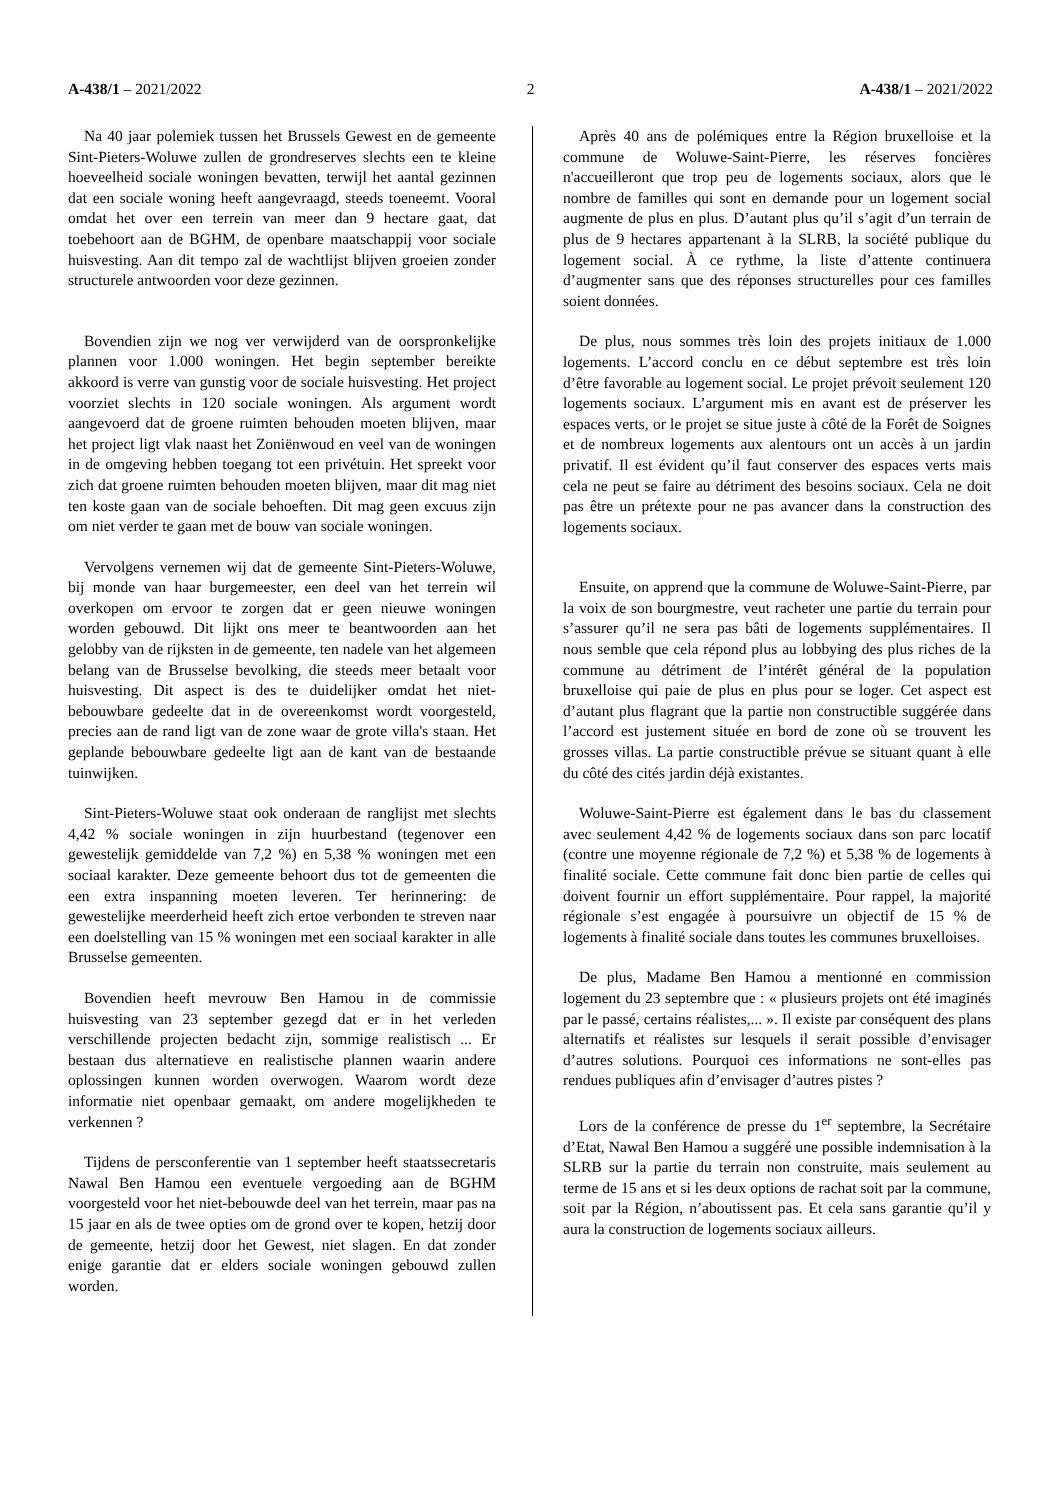A-438/1 – 2021/2022 2 A-438/1 – 2021/2022
Na 40 jaar polemiek tussen het Brussels Gewest en de gemeente Sint-Pieters-Woluwe zullen de grondreserves slechts een te kleine hoeveelheid sociale woningen bevatten, terwijl het aantal gezinnen dat een sociale woning heeft aangevraagd, steeds toeneemt. Vooral omdat het over een terrein van meer dan 9 hectare gaat, dat toebehoort aan de BGHM, de openbare maatschappij voor sociale huisvesting. Aan dit tempo zal de wachtlijst blijven groeien zonder structurele antwoorden voor deze gezinnen.
Bovendien zijn we nog ver verwijderd van de oorspronkelijke plannen voor 1.000 woningen. Het begin september bereikte akkoord is verre van gunstig voor de sociale huisvesting. Het project voorziet slechts in 120 sociale woningen. Als argument wordt aangevoerd dat de groene ruimten behouden moeten blijven, maar het project ligt vlak naast het Zoniënwoud en veel van de woningen in de omgeving hebben toegang tot een privétuin. Het spreekt voor zich dat groene ruimten behouden moeten blijven, maar dit mag niet ten koste gaan van de sociale behoeften. Dit mag geen excuus zijn om niet verder te gaan met de bouw van sociale woningen.
Vervolgens vernemen wij dat de gemeente Sint-Pieters-Woluwe, bij monde van haar burgemeester, een deel van het terrein wil overkopen om ervoor te zorgen dat er geen nieuwe woningen worden gebouwd. Dit lijkt ons meer te beantwoorden aan het gelobby van de rijksten in de gemeente, ten nadele van het algemeen belang van de Brusselse bevolking, die steeds meer betaalt voor huisvesting. Dit aspect is des te duidelijker omdat het niet-bebouwbare gedeelte dat in de overeenkomst wordt voorgesteld, precies aan de rand ligt van de zone waar de grote villa's staan. Het geplande bebouwbare gedeelte ligt aan de kant van de bestaande tuinwijken.
Sint-Pieters-Woluwe staat ook onderaan de ranglijst met slechts 4,42 % sociale woningen in zijn huurbestand (tegenover een gewestelijk gemiddelde van 7,2 %) en 5,38 % woningen met een sociaal karakter. Deze gemeente behoort dus tot de gemeenten die een extra inspanning moeten leveren. Ter herinnering: de gewestelijke meerderheid heeft zich ertoe verbonden te streven naar een doelstelling van 15 % woningen met een sociaal karakter in alle Brusselse gemeenten.
Bovendien heeft mevrouw Ben Hamou in de commissie huisvesting van 23 september gezegd dat er in het verleden verschillende projecten bedacht zijn, sommige realistisch ... Er bestaan dus alternatieve en realistische plannen waarin andere oplossingen kunnen worden overwogen. Waarom wordt deze informatie niet openbaar gemaakt, om andere mogelijkheden te verkennen ?
Tijdens de persconferentie van 1 september heeft staatssecretaris Nawal Ben Hamou een eventuele vergoeding aan de BGHM voorgesteld voor het niet-bebouwde deel van het terrein, maar pas na 15 jaar en als de twee opties om de grond over te kopen, hetzij door de gemeente, hetzij door het Gewest, niet slagen. En dat zonder enige garantie dat er elders sociale woningen gebouwd zullen worden.
Après 40 ans de polémiques entre la Région bruxelloise et la commune de Woluwe-Saint-Pierre, les réserves foncières n'accueilleront que trop peu de logements sociaux, alors que le nombre de familles qui sont en demande pour un logement social augmente de plus en plus. D’autant plus qu’il s’agit d’un terrain de plus de 9 hectares appartenant à la SLRB, la société publique du logement social. À ce rythme, la liste d’attente continuera d’augmenter sans que des réponses structurelles pour ces familles soient données.
De plus, nous sommes très loin des projets initiaux de 1.000 logements. L’accord conclu en ce début septembre est très loin d’être favorable au logement social. Le projet prévoit seulement 120 logements sociaux. L’argument mis en avant est de préserver les espaces verts, or le projet se situe juste à côté de la Forêt de Soignes et de nombreux logements aux alentours ont un accès à un jardin privatif. Il est évident qu’il faut conserver des espaces verts mais cela ne peut se faire au détriment des besoins sociaux. Cela ne doit pas être un prétexte pour ne pas avancer dans la construction des logements sociaux.
Ensuite, on apprend que la commune de Woluwe-Saint-Pierre, par la voix de son bourgmestre, veut racheter une partie du terrain pour s’assurer qu’il ne sera pas bâti de logements supplémentaires. Il nous semble que cela répond plus au lobbying des plus riches de la commune au détriment de l’intérêt général de la population bruxelloise qui paie de plus en plus pour se loger. Cet aspect est d’autant plus flagrant que la partie non constructible suggérée dans l’accord est justement située en bord de zone où se trouvent les grosses villas. La partie constructible prévue se situant quant à elle du côté des cités jardin déjà existantes.
Woluwe-Saint-Pierre est également dans le bas du classement avec seulement 4,42 % de logements sociaux dans son parc locatif (contre une moyenne régionale de 7,2 %) et 5,38 % de logements à finalité sociale. Cette commune fait donc bien partie de celles qui doivent fournir un effort supplémentaire. Pour rappel, la majorité régionale s’est engagée à poursuivre un objectif de 15 % de logements à finalité sociale dans toutes les communes bruxelloises.
De plus, Madame Ben Hamou a mentionné en commission logement du 23 septembre que : « plusieurs projets ont été imaginés par le passé, certains réalistes,... ». Il existe par conséquent des plans alternatifs et réalistes sur lesquels il serait possible d’envisager d’autres solutions. Pourquoi ces informations ne sont-elles pas rendues publiques afin d’envisager d’autres pistes ?
Lors de la conférence de presse du 1<sup>er</sup> septembre, la Secrétaire d’Etat, Nawal Ben Hamou a suggéré une possible indemnisation à la SLRB sur la partie du terrain non construite, mais seulement au terme de 15 ans et si les deux options de rachat soit par la commune, soit par la Région, n’aboutissent pas. Et cela sans garantie qu’il y aura la construction de logements sociaux ailleurs.